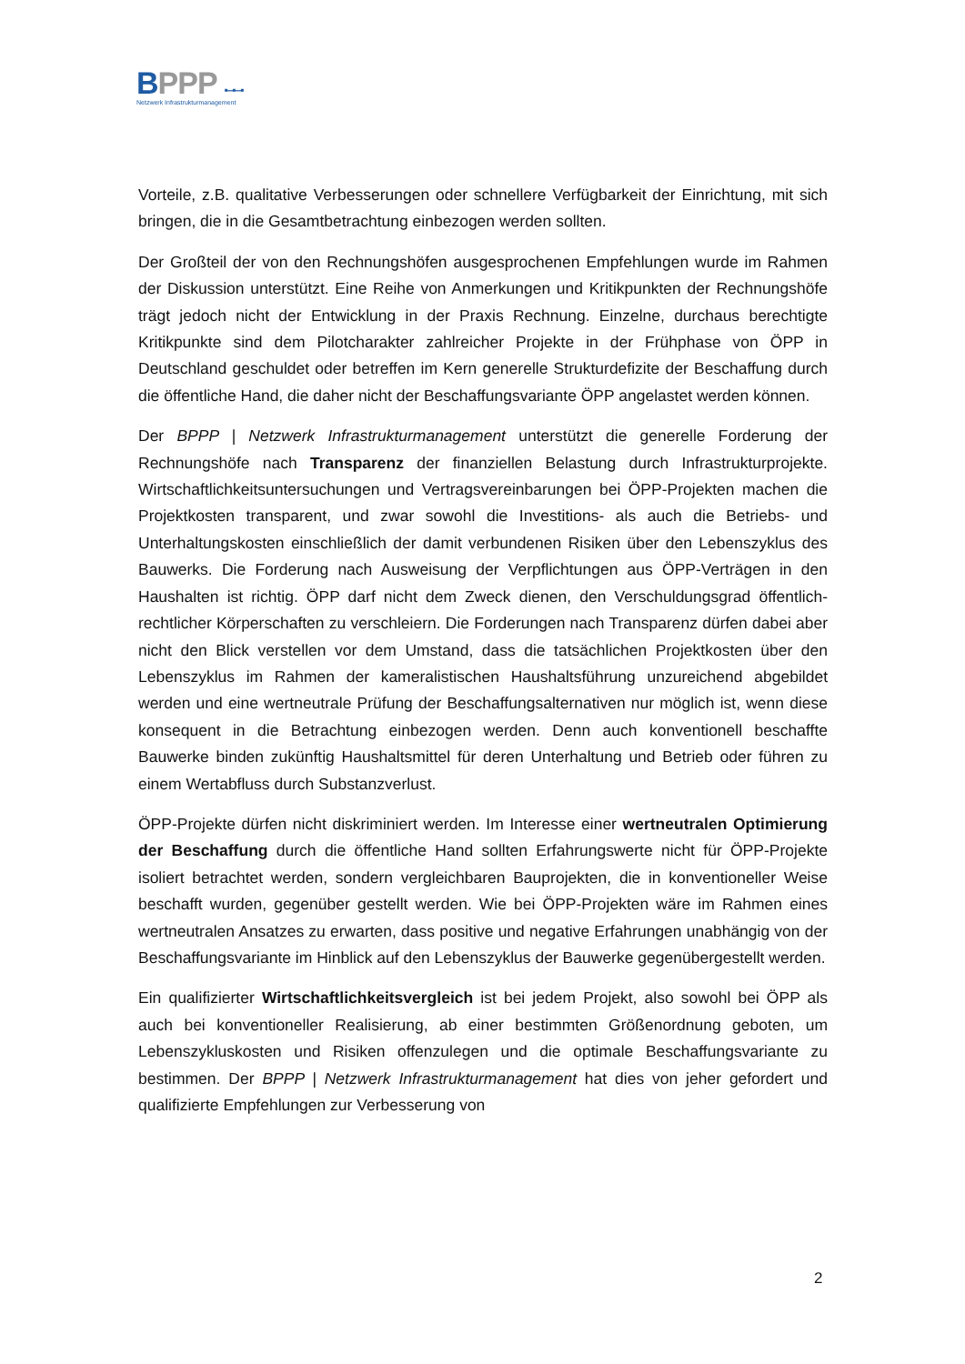BPPP ▪‒▪‒▪
Netzwerk Infrastrukturmanagement
Vorteile, z.B. qualitative Verbesserungen oder schnellere Verfügbarkeit der Einrichtung, mit sich bringen, die in die Gesamtbetrachtung einbezogen werden sollten.
Der Großteil der von den Rechnungshöfen ausgesprochenen Empfehlungen wurde im Rahmen der Diskussion unterstützt. Eine Reihe von Anmerkungen und Kritikpunkten der Rechnungshöfe trägt jedoch nicht der Entwicklung in der Praxis Rechnung. Einzelne, durchaus berechtigte Kritikpunkte sind dem Pilotcharakter zahlreicher Projekte in der Frühphase von ÖPP in Deutschland geschuldet oder betreffen im Kern generelle Strukturdefizite der Beschaffung durch die öffentliche Hand, die daher nicht der Beschaffungsvariante ÖPP angelastet werden können.
Der BPPP | Netzwerk Infrastrukturmanagement unterstützt die generelle Forderung der Rechnungshöfe nach Transparenz der finanziellen Belastung durch Infrastrukturprojekte. Wirtschaftlichkeitsuntersuchungen und Vertragsvereinbarungen bei ÖPP-Projekten machen die Projektkosten transparent, und zwar sowohl die Investitions- als auch die Betriebs- und Unterhaltungskosten einschließlich der damit verbundenen Risiken über den Lebenszyklus des Bauwerks. Die Forderung nach Ausweisung der Verpflichtungen aus ÖPP-Verträgen in den Haushalten ist richtig. ÖPP darf nicht dem Zweck dienen, den Verschuldungsgrad öffentlich-rechtlicher Körperschaften zu verschleiern. Die Forderungen nach Transparenz dürfen dabei aber nicht den Blick verstellen vor dem Umstand, dass die tatsächlichen Projektkosten über den Lebenszyklus im Rahmen der kameralistischen Haushaltsführung unzureichend abgebildet werden und eine wertneutrale Prüfung der Beschaffungsalternativen nur möglich ist, wenn diese konsequent in die Betrachtung einbezogen werden. Denn auch konventionell beschaffte Bauwerke binden zukünftig Haushaltsmittel für deren Unterhaltung und Betrieb oder führen zu einem Wertabfluss durch Substanzverlust.
ÖPP-Projekte dürfen nicht diskriminiert werden. Im Interesse einer wertneutralen Optimierung der Beschaffung durch die öffentliche Hand sollten Erfahrungswerte nicht für ÖPP-Projekte isoliert betrachtet werden, sondern vergleichbaren Bauprojekten, die in konventioneller Weise beschafft wurden, gegenüber gestellt werden. Wie bei ÖPP-Projekten wäre im Rahmen eines wertneutralen Ansatzes zu erwarten, dass positive und negative Erfahrungen unabhängig von der Beschaffungsvariante im Hinblick auf den Lebenszyklus der Bauwerke gegenübergestellt werden.
Ein qualifizierter Wirtschaftlichkeitsvergleich ist bei jedem Projekt, also sowohl bei ÖPP als auch bei konventioneller Realisierung, ab einer bestimmten Größenordnung geboten, um Lebenszykluskosten und Risiken offenzulegen und die optimale Beschaffungsvariante zu bestimmen. Der BPPP | Netzwerk Infrastrukturmanagement hat dies von jeher gefordert und qualifizierte Empfehlungen zur Verbesserung von
2